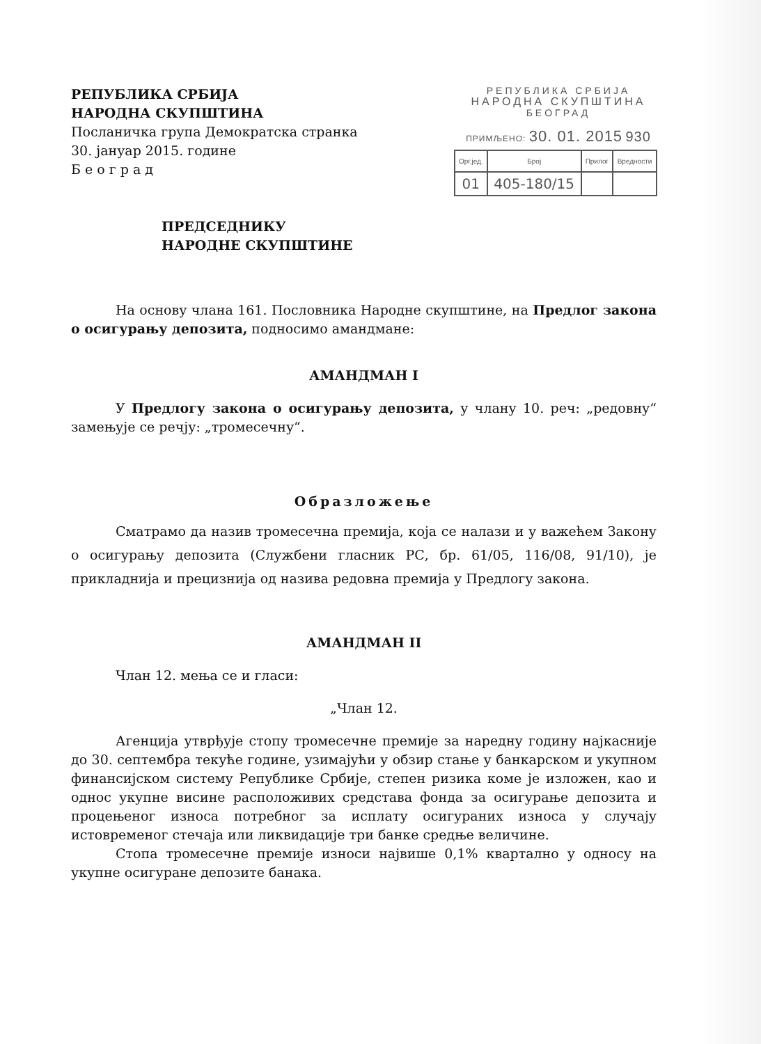РЕПУБЛИКА СРБИЈА
НАРОДНА СКУПШТИНА
Посланичка група Демократска странка
30. јануар 2015. године
Б е о г р а д
РЕПУБЛИКА СРБИЈА
НАРОДНА СКУПШТИНА
БЕОГРАД
ПРИМЉЕНО: 30. 01. 2015 930
| Орг.јед. | Број | Прилог | Вредности |
| --- | --- | --- | --- |
| 01 | 405-180/15 | | |
ПРЕДСЕДНИКУ
НАРОДНЕ СКУПШТИНЕ
На основу члана 161. Пословника Народне скупштине, на Предлог закона о осигурању депозита, подносимо амандмане:
АМАНДМАН I
У Предлогу закона о осигурању депозита, у члану 10. реч: „редовну“ замењује се речју: „тромесечну“.
Образложење
Сматрамо да назив тромесечна премија, која се налази и у важећем Закону о осигурању депозита (Службени гласник РС, бр. 61/05, 116/08, 91/10), је прикладнија и прецизнија од назива редовна премија у Предлогу закона.
АМАНДМАН II
Члан 12. мења се и гласи:
„Члан 12.
Агенција утврђује стопу тромесечне премије за наредну годину најкасније до 30. септембра текуће године, узимајући у обзир стање у банкарском и укупном финансијском систему Републике Србије, степен ризика коме је изложен, као и однос укупне висине расположивих средстава фонда за осигурање депозита и процењеног износа потребног за исплату осигураних износа у случају истовременог стечаја или ликвидације три банке средње величине.
Стопа тромесечне премије износи највише 0,1% квартално у односу на укупне осигуране депозите банака.